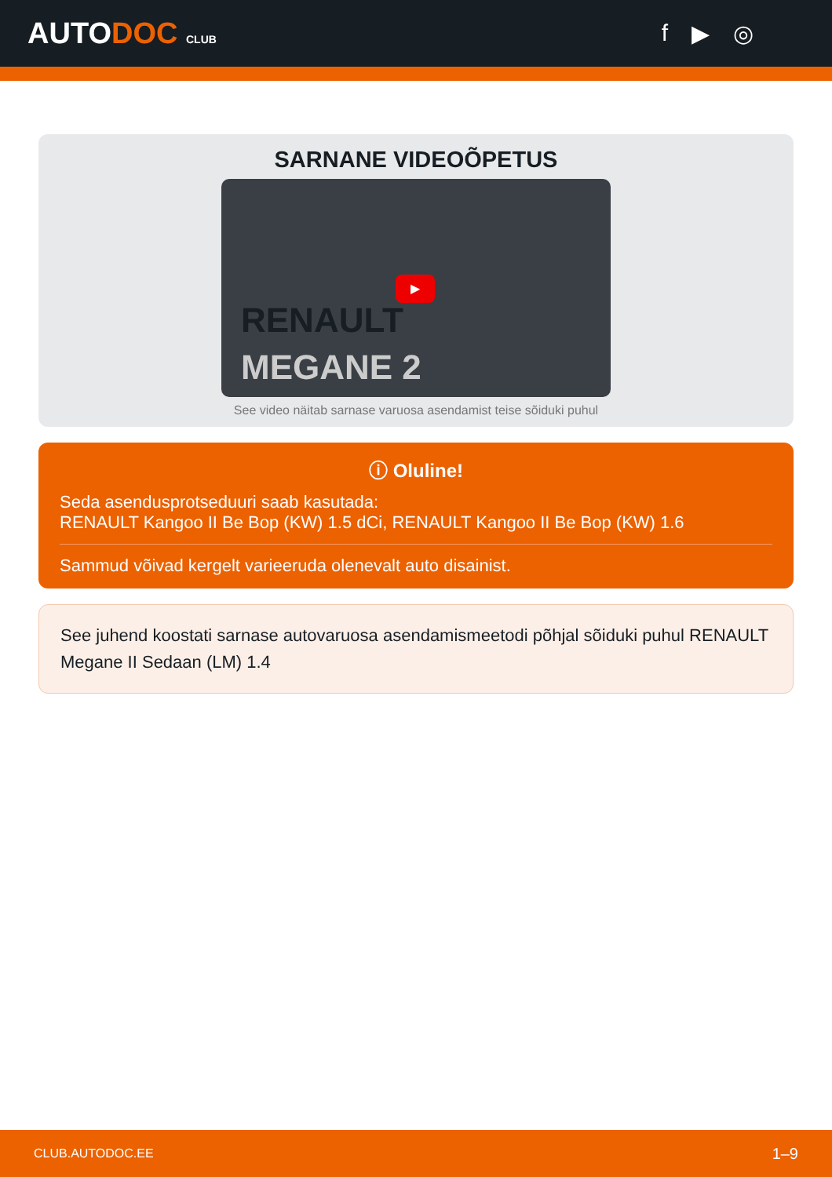AUTODOC CLUB
f ▶ ◎
SARNANE VIDEOÕPETUS
▶
RENAULT
MEGANE 2
See video näitab sarnase varuosa asendamist teise sõiduki puhul
ⓘ Oluline!
Seda asendusprotseduuri saab kasutada:
RENAULT Kangoo II Be Bop (KW) 1.5 dCi, RENAULT Kangoo II Be Bop (KW) 1.6
Sammud võivad kergelt varieeruda olenevalt auto disainist.
See juhend koostati sarnase autovaruosa asendamismeetodi põhjal sõiduki puhul RENAULT Megane II Sedaan (LM) 1.4
CLUB.AUTODOC.EE 1–9